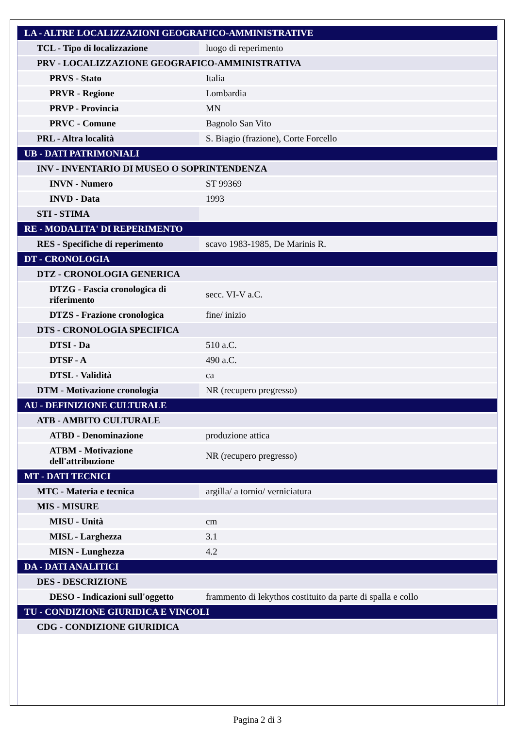| LA - ALTRE LOCALIZZAZIONI GEOGRAFICO-AMMINISTRATIVE | |
| TCL - Tipo di localizzazione | luogo di reperimento |
| PRV - LOCALIZZAZIONE GEOGRAFICO-AMMINISTRATIVA | |
| PRVS - Stato | Italia |
| PRVR - Regione | Lombardia |
| PRVP - Provincia | MN |
| PRVC - Comune | Bagnolo San Vito |
| PRL - Altra località | S. Biagio (frazione), Corte Forcello |
| UB - DATI PATRIMONIALI | |
| INV - INVENTARIO DI MUSEO O SOPRINTENDENZA | |
| INVN - Numero | ST 99369 |
| INVD - Data | 1993 |
| STI - STIMA | |
| RE - MODALITA' DI REPERIMENTO | |
| RES - Specifiche di reperimento | scavo 1983-1985, De Marinis R. |
| DT - CRONOLOGIA | |
| DTZ - CRONOLOGIA GENERICA | |
| DTZG - Fascia cronologica di riferimento | secc. VI-V a.C. |
| DTZS - Frazione cronologica | fine/ inizio |
| DTS - CRONOLOGIA SPECIFICA | |
| DTSI - Da | 510 a.C. |
| DTSF - A | 490 a.C. |
| DTSL - Validità | ca |
| DTM - Motivazione cronologia | NR (recupero pregresso) |
| AU - DEFINIZIONE CULTURALE | |
| ATB - AMBITO CULTURALE | |
| ATBD - Denominazione | produzione attica |
| ATBM - Motivazione dell'attribuzione | NR (recupero pregresso) |
| MT - DATI TECNICI | |
| MTC - Materia e tecnica | argilla/ a tornio/ verniciatura |
| MIS - MISURE | |
| MISU - Unità | cm |
| MISL - Larghezza | 3.1 |
| MISN - Lunghezza | 4.2 |
| DA - DATI ANALITICI | |
| DES - DESCRIZIONE | |
| DESO - Indicazioni sull'oggetto | frammento di lekythos costituito da parte di spalla e collo |
| TU - CONDIZIONE GIURIDICA E VINCOLI | |
| CDG - CONDIZIONE GIURIDICA | |
Pagina 2 di 3